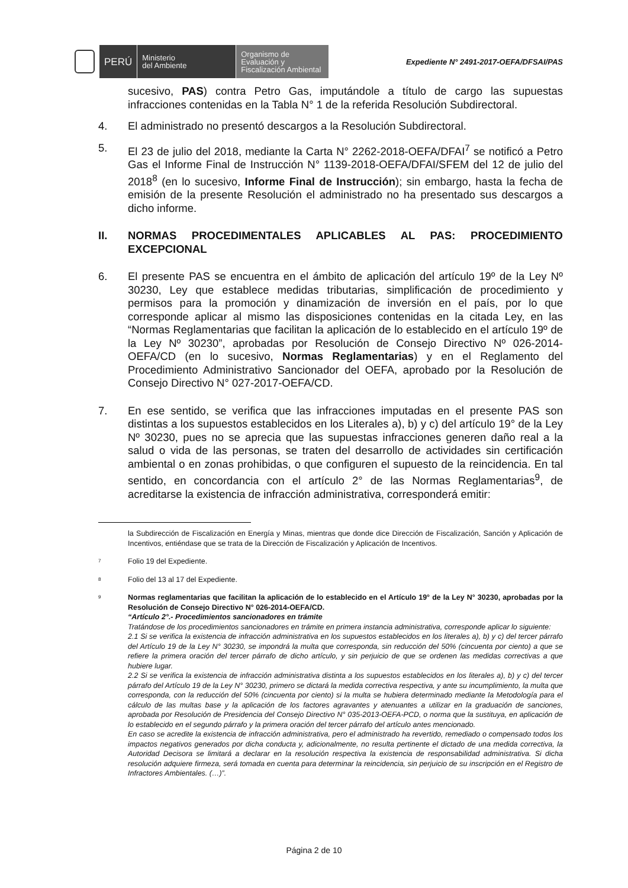PERÚ
Ministerio
del Ambiente
Organismo de
Evaluación y
Fiscalización Ambiental
Expediente N° 2491-2017-OEFA/DFSAI/PAS
sucesivo, PAS) contra Petro Gas, imputándole a título de cargo las supuestas infracciones contenidas en la Tabla N° 1 de la referida Resolución Subdirectoral.
4. El administrado no presentó descargos a la Resolución Subdirectoral.
5. El 23 de julio del 2018, mediante la Carta N° 2262-2018-OEFA/DFAI<sup>7</sup> se notificó a Petro Gas el Informe Final de Instrucción N° 1139-2018-OEFA/DFAI/SFEM del 12 de julio del 2018<sup>8</sup> (en lo sucesivo, Informe Final de Instrucción); sin embargo, hasta la fecha de emisión de la presente Resolución el administrado no ha presentado sus descargos a dicho informe.
II. NORMAS PROCEDIMENTALES APLICABLES AL PAS: PROCEDIMIENTO EXCEPCIONAL
6. El presente PAS se encuentra en el ámbito de aplicación del artículo 19º de la Ley Nº 30230, Ley que establece medidas tributarias, simplificación de procedimiento y permisos para la promoción y dinamización de inversión en el país, por lo que corresponde aplicar al mismo las disposiciones contenidas en la citada Ley, en las “Normas Reglamentarias que facilitan la aplicación de lo establecido en el artículo 19º de la Ley Nº 30230”, aprobadas por Resolución de Consejo Directivo Nº 026-2014-OEFA/CD (en lo sucesivo, Normas Reglamentarias) y en el Reglamento del Procedimiento Administrativo Sancionador del OEFA, aprobado por la Resolución de Consejo Directivo N° 027-2017-OEFA/CD.
7. En ese sentido, se verifica que las infracciones imputadas en el presente PAS son distintas a los supuestos establecidos en los Literales a), b) y c) del artículo 19° de la Ley Nº 30230, pues no se aprecia que las supuestas infracciones generen daño real a la salud o vida de las personas, se traten del desarrollo de actividades sin certificación ambiental o en zonas prohibidas, o que configuren el supuesto de la reincidencia. En tal sentido, en concordancia con el artículo 2° de las Normas Reglamentarias<sup>9</sup>, de acreditarse la existencia de infracción administrativa, corresponderá emitir:
la Subdirección de Fiscalización en Energía y Minas, mientras que donde dice Dirección de Fiscalización, Sanción y Aplicación de Incentivos, entiéndase que se trata de la Dirección de Fiscalización y Aplicación de Incentivos.
7
Folio 19 del Expediente.
8
Folio del 13 al 17 del Expediente.
9
Normas reglamentarias que facilitan la aplicación de lo establecido en el Artículo 19° de la Ley N° 30230, aprobadas por la Resolución de Consejo Directivo N° 026-2014-OEFA/CD.
“Artículo 2°.- Procedimientos sancionadores en trámite
Tratándose de los procedimientos sancionadores en trámite en primera instancia administrativa, corresponde aplicar lo siguiente:
2.1 Si se verifica la existencia de infracción administrativa en los supuestos establecidos en los literales a), b) y c) del tercer párrafo del Artículo 19 de la Ley N° 30230, se impondrá la multa que corresponda, sin reducción del 50% (cincuenta por ciento) a que se refiere la primera oración del tercer párrafo de dicho artículo, y sin perjuicio de que se ordenen las medidas correctivas a que hubiere lugar.
2.2 Si se verifica la existencia de infracción administrativa distinta a los supuestos establecidos en los literales a), b) y c) del tercer párrafo del Artículo 19 de la Ley N° 30230, primero se dictará la medida correctiva respectiva, y ante su incumplimiento, la multa que corresponda, con la reducción del 50% (cincuenta por ciento) si la multa se hubiera determinado mediante la Metodología para el cálculo de las multas base y la aplicación de los factores agravantes y atenuantes a utilizar en la graduación de sanciones, aprobada por Resolución de Presidencia del Consejo Directivo N° 035-2013-OEFA-PCD, o norma que la sustituya, en aplicación de lo establecido en el segundo párrafo y la primera oración del tercer párrafo del artículo antes mencionado.
En caso se acredite la existencia de infracción administrativa, pero el administrado ha revertido, remediado o compensado todos los impactos negativos generados por dicha conducta y, adicionalmente, no resulta pertinente el dictado de una medida correctiva, la Autoridad Decisora se limitará a declarar en la resolución respectiva la existencia de responsabilidad administrativa. Si dicha resolución adquiere firmeza, será tomada en cuenta para determinar la reincidencia, sin perjuicio de su inscripción en el Registro de Infractores Ambientales. (…)”.
Página 2 de 10